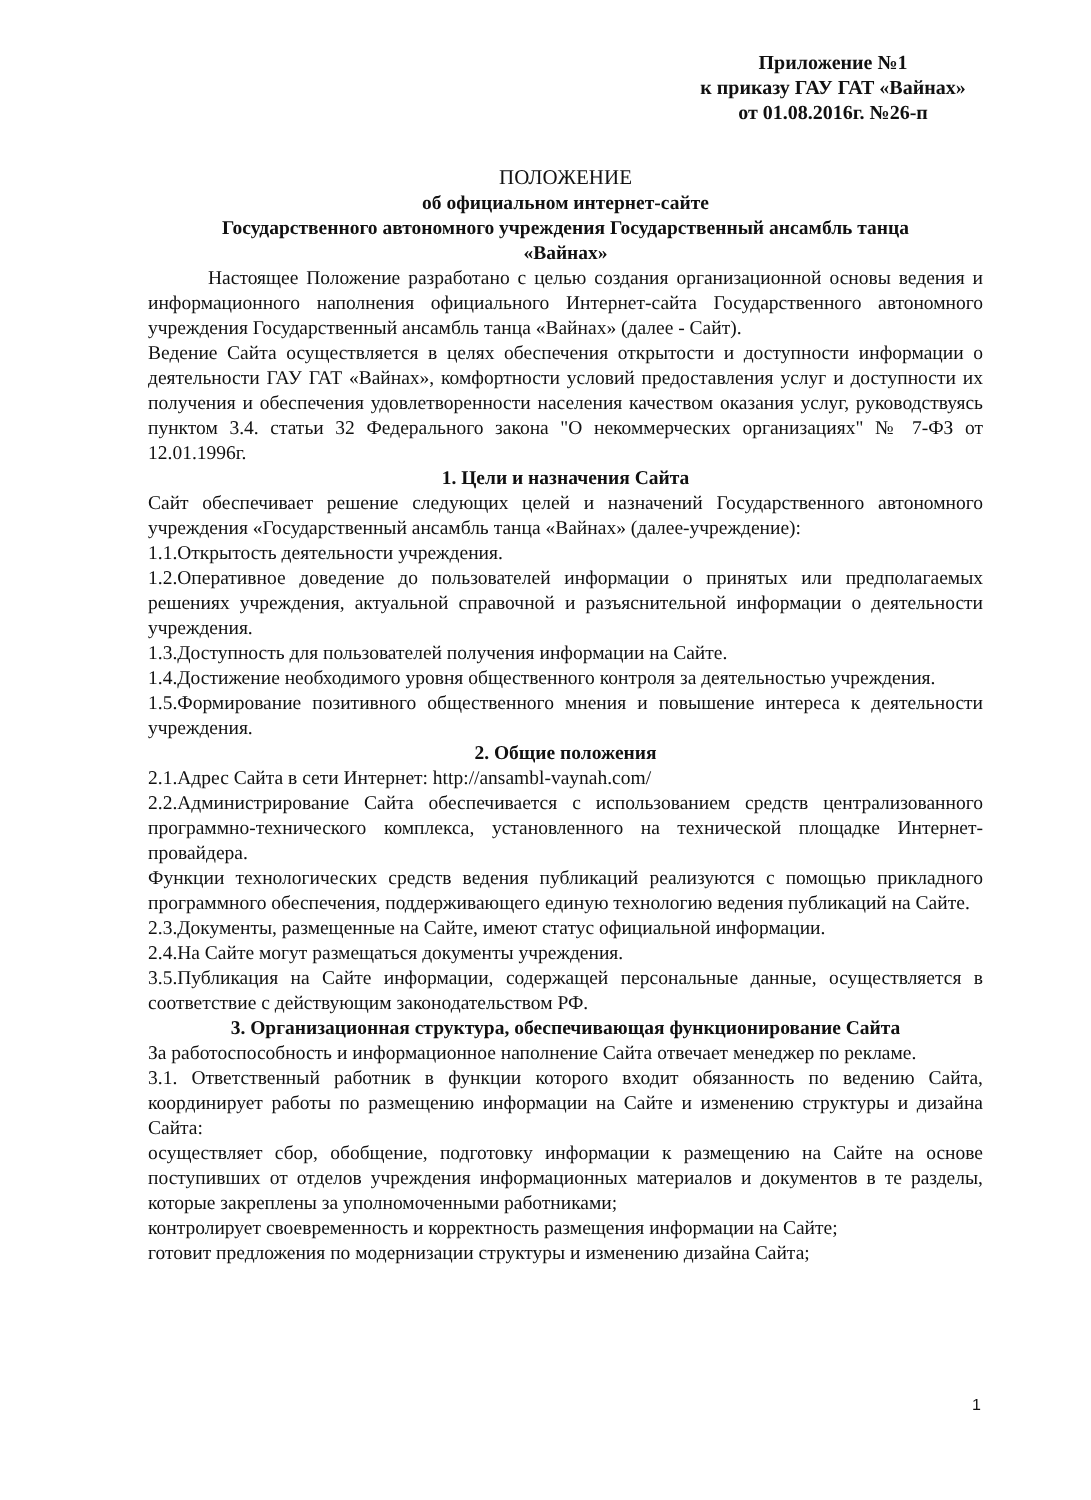Приложение №1
к приказу ГАУ ГАТ «Вайнах»
от 01.08.2016г. №26-п
ПОЛОЖЕНИЕ
об официальном интернет-сайте
Государственного автономного учреждения Государственный ансамбль танца
«Вайнах»
Настоящее Положение разработано с целью создания организационной основы ведения и информационного наполнения официального Интернет-сайта Государственного автономного учреждения Государственный ансамбль танца «Вайнах» (далее - Сайт).
Ведение Сайта осуществляется в целях обеспечения открытости и доступности информации о деятельности ГАУ ГАТ «Вайнах», комфортности условий предоставления услуг и доступности их получения и обеспечения удовлетворенности населения качеством оказания услуг, руководствуясь пунктом 3.4. статьи 32 Федерального закона "О некоммерческих организациях" № 7-ФЗ от 12.01.1996г.
1. Цели и назначения Сайта
Сайт обеспечивает решение следующих целей и назначений Государственного автономного учреждения «Государственный ансамбль танца «Вайнах» (далее-учреждение):
1.1.Открытость деятельности учреждения.
1.2.Оперативное доведение до пользователей информации о принятых или предполагаемых решениях учреждения, актуальной справочной и разъяснительной информации о деятельности учреждения.
1.3.Доступность для пользователей получения информации на Сайте.
1.4.Достижение необходимого уровня общественного контроля за деятельностью учреждения.
1.5.Формирование позитивного общественного мнения и повышение интереса к деятельности учреждения.
2. Общие положения
2.1.Адрес Сайта в сети Интернет: http://ansambl-vaynah.com/
2.2.Администрирование Сайта обеспечивается с использованием средств централизованного программно-технического комплекса, установленного на технической площадке Интернет-провайдера.
Функции технологических средств ведения публикаций реализуются с помощью прикладного программного обеспечения, поддерживающего единую технологию ведения публикаций на Сайте.
2.3.Документы, размещенные на Сайте, имеют статус официальной информации.
2.4.На Сайте могут размещаться документы учреждения.
3.5.Публикация на Сайте информации, содержащей персональные данные, осуществляется в соответствие с действующим законодательством РФ.
3. Организационная структура, обеспечивающая функционирование Сайта
За работоспособность и информационное наполнение Сайта отвечает менеджер по рекламе.
3.1. Ответственный работник в функции которого входит обязанность по ведению Сайта, координирует работы по размещению информации на Сайте и изменению структуры и дизайна Сайта:
осуществляет сбор, обобщение, подготовку информации к размещению на Сайте на основе поступивших от отделов учреждения информационных материалов и документов в те разделы, которые закреплены за уполномоченными работниками;
контролирует своевременность и корректность размещения информации на Сайте;
готовит предложения по модернизации структуры и изменению дизайна Сайта;
1